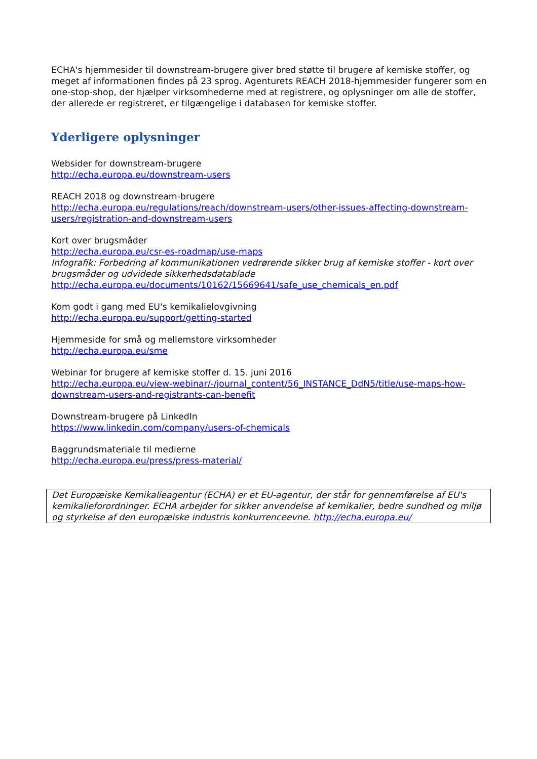ECHA's hjemmesider til downstream-brugere giver bred støtte til brugere af kemiske stoffer, og meget af informationen findes på 23 sprog. Agenturets REACH 2018-hjemmesider fungerer som en one-stop-shop, der hjælper virksomhederne med at registrere, og oplysninger om alle de stoffer, der allerede er registreret, er tilgængelige i databasen for kemiske stoffer.
Yderligere oplysninger
Websider for downstream-brugere
http://echa.europa.eu/downstream-users
REACH 2018 og downstream-brugere
http://echa.europa.eu/regulations/reach/downstream-users/other-issues-affecting-downstream-users/registration-and-downstream-users
Kort over brugsmåder
http://echa.europa.eu/csr-es-roadmap/use-maps
Infografik: Forbedring af kommunikationen vedrørende sikker brug af kemiske stoffer - kort over brugsmåder og udvidede sikkerhedsdatablade
http://echa.europa.eu/documents/10162/15669641/safe_use_chemicals_en.pdf
Kom godt i gang med EU's kemikalielovgivning
http://echa.europa.eu/support/getting-started
Hjemmeside for små og mellemstore virksomheder
http://echa.europa.eu/sme
Webinar for brugere af kemiske stoffer d. 15. juni 2016
http://echa.europa.eu/view-webinar/-/journal_content/56_INSTANCE_DdN5/title/use-maps-how-downstream-users-and-registrants-can-benefit
Downstream-brugere på LinkedIn
https://www.linkedin.com/company/users-of-chemicals
Baggrundsmateriale til medierne
http://echa.europa.eu/press/press-material/
Det Europæiske Kemikalieagentur (ECHA) er et EU-agentur, der står for gennemførelse af EU's kemikalieforordninger. ECHA arbejder for sikker anvendelse af kemikalier, bedre sundhed og miljø og styrkelse af den europæiske industris konkurrenceevne. http://echa.europa.eu/